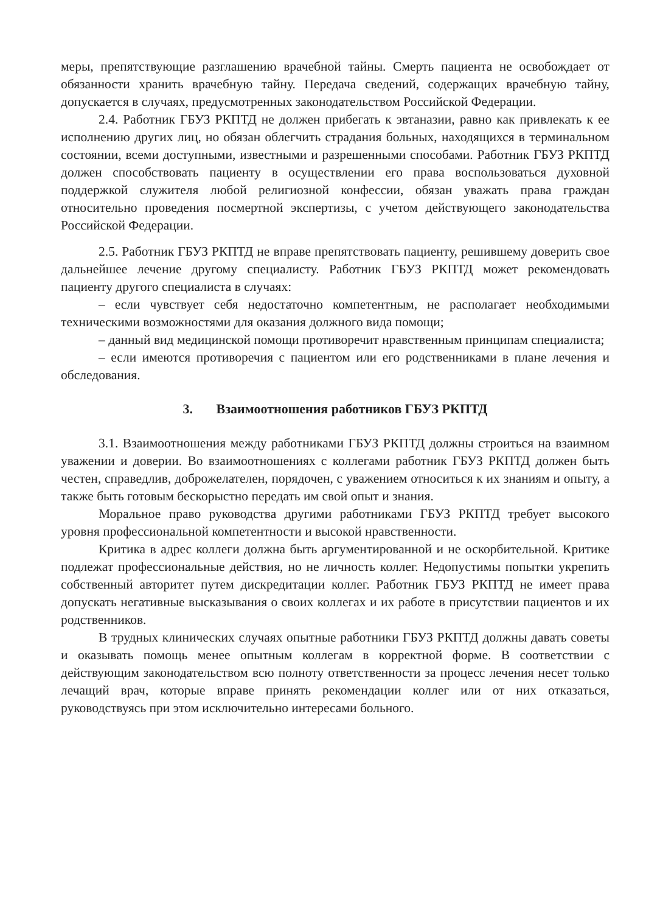меры, препятствующие разглашению врачебной тайны. Смерть пациента не освобождает от обязанности хранить врачебную тайну. Передача сведений, содержащих врачебную тайну, допускается в случаях, предусмотренных законодательством Российской Федерации.
2.4. Работник ГБУЗ РКПТД не должен прибегать к эвтаназии, равно как привлекать к ее исполнению других лиц, но обязан облегчить страдания больных, находящихся в терминальном состоянии, всеми доступными, известными и разрешенными способами. Работник ГБУЗ РКПТД должен способствовать пациенту в осуществлении его права воспользоваться духовной поддержкой служителя любой религиозной конфессии, обязан уважать права граждан относительно проведения посмертной экспертизы, с учетом действующего законодательства Российской Федерации.
2.5. Работник ГБУЗ РКПТД не вправе препятствовать пациенту, решившему доверить свое дальнейшее лечение другому специалисту. Работник ГБУЗ РКПТД может рекомендовать пациенту другого специалиста в случаях:
– если чувствует себя недостаточно компетентным, не располагает необходимыми техническими возможностями для оказания должного вида помощи;
– данный вид медицинской помощи противоречит нравственным принципам специалиста;
– если имеются противоречия с пациентом или его родственниками в плане лечения и обследования.
3. Взаимоотношения работников ГБУЗ РКПТД
3.1. Взаимоотношения между работниками ГБУЗ РКПТД должны строиться на взаимном уважении и доверии. Во взаимоотношениях с коллегами работник ГБУЗ РКПТД должен быть честен, справедлив, доброжелателен, порядочен, с уважением относиться к их знаниям и опыту, а также быть готовым бескорыстно передать им свой опыт и знания.
Моральное право руководства другими работниками ГБУЗ РКПТД требует высокого уровня профессиональной компетентности и высокой нравственности.
Критика в адрес коллеги должна быть аргументированной и не оскорбительной. Критике подлежат профессиональные действия, но не личность коллег. Недопустимы попытки укрепить собственный авторитет путем дискредитации коллег. Работник ГБУЗ РКПТД не имеет права допускать негативные высказывания о своих коллегах и их работе в присутствии пациентов и их родственников.
В трудных клинических случаях опытные работники ГБУЗ РКПТД должны давать советы и оказывать помощь менее опытным коллегам в корректной форме. В соответствии с действующим законодательством всю полноту ответственности за процесс лечения несет только лечащий врач, которые вправе принять рекомендации коллег или от них отказаться, руководствуясь при этом исключительно интересами больного.